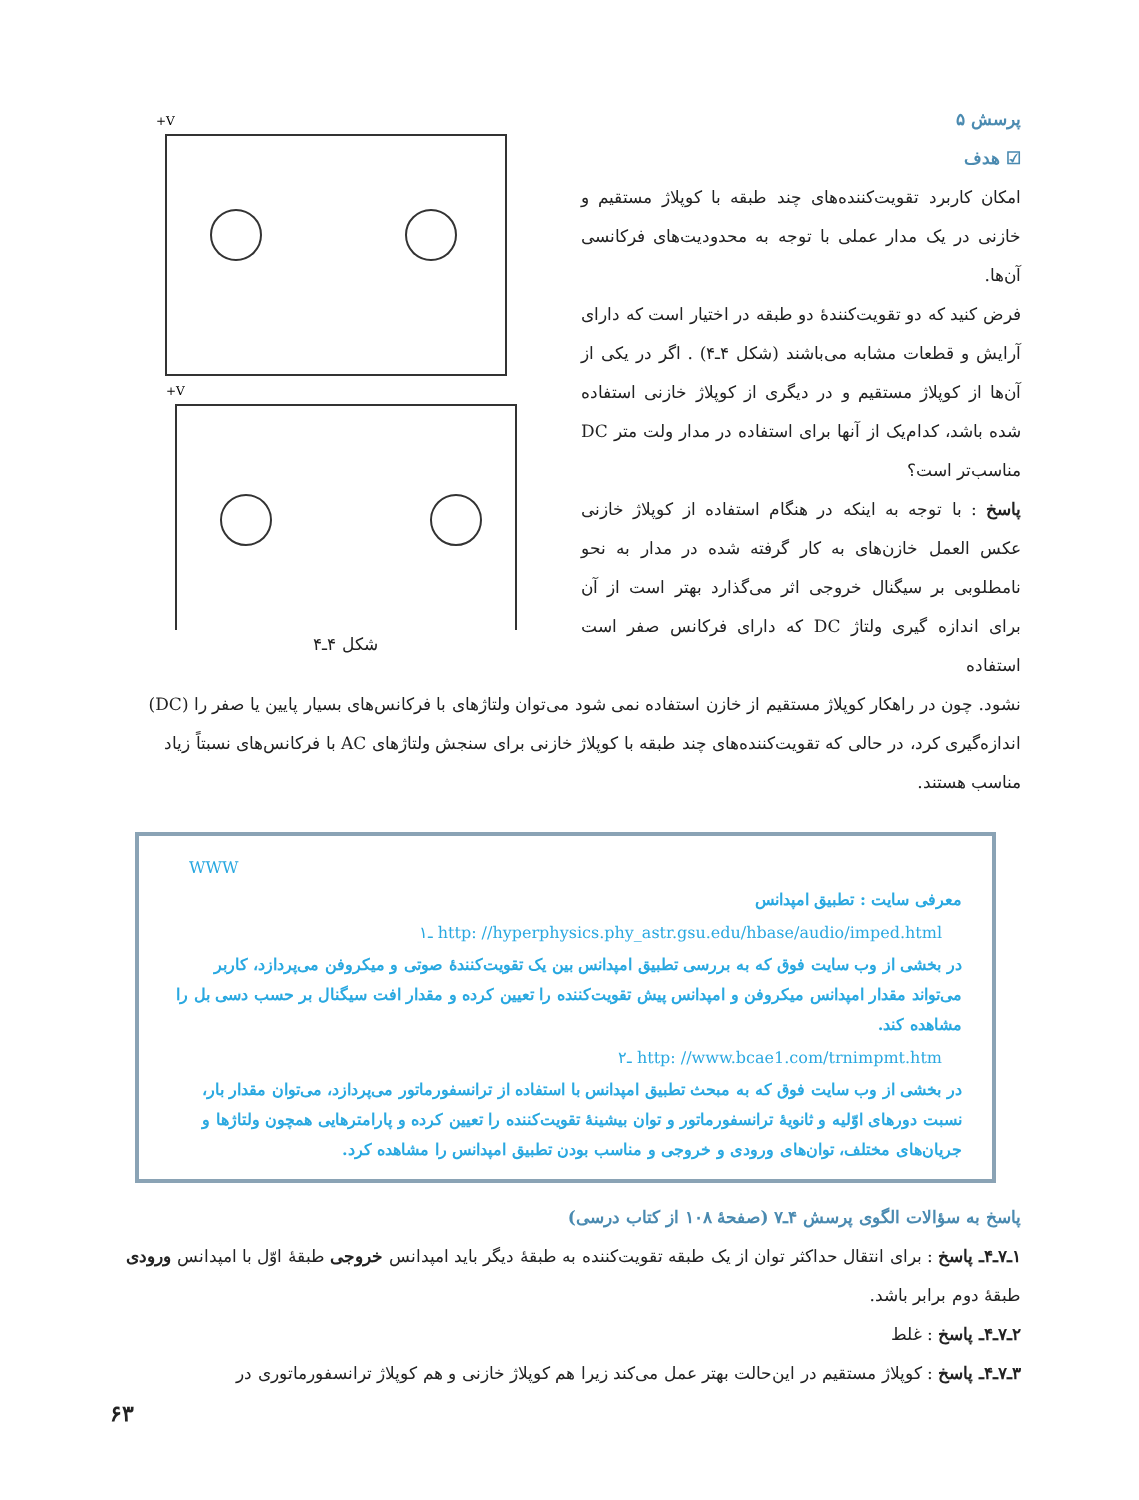پرسش ۵
☑ هدف
امکان کاربرد تقویت‌کننده‌های چند طبقه با کوپلاژ مستقیم و خازنی در یک مدار عملی با توجه به محدودیت‌های فرکانسی آن‌ها.
فرض کنید که دو تقویت‌کنندهٔ دو طبقه در اختیار است که دارای آرایش و قطعات مشابه می‌باشند (شکل ۴ـ۴) . اگر در یکی از آن‌ها از کوپلاژ مستقیم و در دیگری از کوپلاژ خازنی استفاده شده باشد، کدام‌یک از آنها برای استفاده در مدار ولت متر DC مناسب‌تر است؟
پاسخ : با توجه به اینکه در هنگام استفاده از کوپلاژ خازنی عکس العمل خازن‌های به کار گرفته شده در مدار به نحو نامطلوبی بر سیگنال خروجی اثر می‌گذارد بهتر است از آن برای اندازه گیری ولتاژ DC که دارای فرکانس صفر است استفاده
+V
+V
شکل ۴ـ۴
نشود. چون در راهکار کوپلاژ مستقیم از خازن استفاده نمی شود می‌توان ولتاژهای با فرکانس‌های بسیار پایین یا صفر را (DC) اندازه‌گیری کرد، در حالی که تقویت‌کننده‌های چند طبقه با کوپلاژ خازنی برای سنجش ولتاژهای AC با فرکانس‌های نسبتاً زیاد مناسب هستند.
WWW
معرفی سایت : تطبیق امپدانس
۱ـ http: //hyperphysics.phy_astr.gsu.edu/hbase/audio/imped.html
در بخشی از وب سایت فوق که به بررسی تطبیق امپدانس بین یک تقویت‌کنندهٔ صوتی و میکروفن می‌پردازد، کاربر می‌تواند مقدار امپدانس میکروفن و امپدانس پیش تقویت‌کننده را تعیین کرده و مقدار افت سیگنال بر حسب دسی بل را مشاهده کند.
۲ـ http: //www.bcae1.com/trnimpmt.htm
در بخشی از وب سایت فوق که به مبحث تطبیق امپدانس با استفاده از ترانسفورماتور می‌پردازد، می‌توان مقدار بار، نسبت دورهای اوّلیه و ثانویهٔ ترانسفورماتور و توان بیشینهٔ تقویت‌کننده را تعیین کرده و پارامترهایی همچون ولتاژها و جریان‌های مختلف، توان‌های ورودی و خروجی و مناسب بودن تطبیق امپدانس را مشاهده کرد.
پاسخ به سؤالات الگوی پرسش ۴ـ۷ (صفحهٔ ۱۰۸ از کتاب درسی)
۱ـ۷ـ۴ـ پاسخ : برای انتقال حداکثر توان از یک طبقه تقویت‌کننده به طبقهٔ دیگر باید امپدانس خروجی طبقهٔ اوّل با امپدانس ورودی طبقهٔ دوم برابر باشد.
۲ـ۷ـ۴ـ پاسخ : غلط
۳ـ۷ـ۴ـ پاسخ : کوپلاژ مستقیم در این‌حالت بهتر عمل می‌کند زیرا هم کوپلاژ خازنی و هم کوپلاژ ترانسفورماتوری در
۶۳